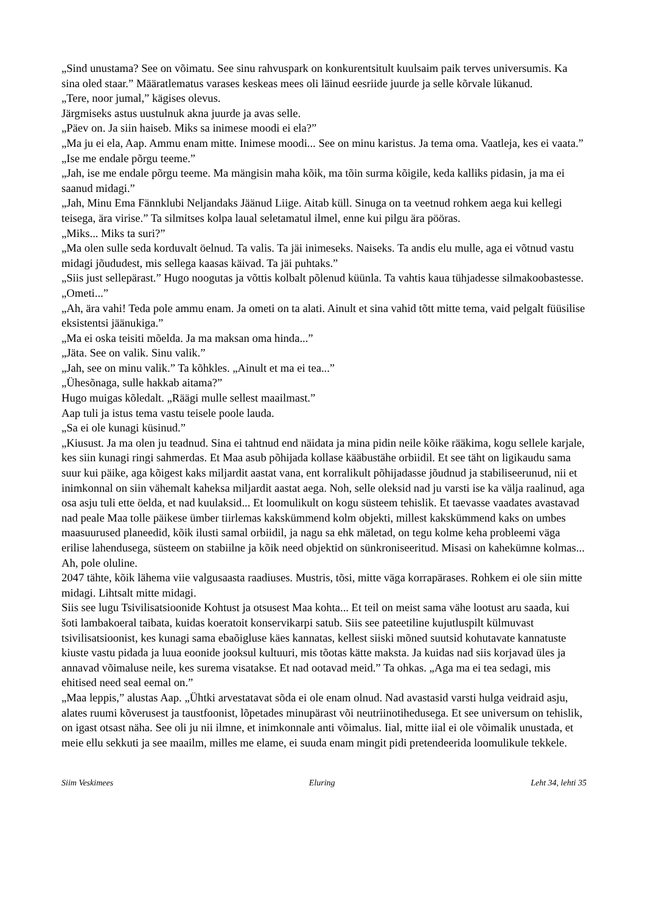„Sind unustama? See on võimatu. See sinu rahvuspark on konkurentsitult kuulsaim paik terves universumis. Ka sina oled staar.” Määratlematus varases keskeas mees oli läinud eesriide juurde ja selle kõrvale lükanud.
„Tere, noor jumal,” kägises olevus.
Järgmiseks astus uustulnuk akna juurde ja avas selle.
„Päev on. Ja siin haiseb. Miks sa inimese moodi ei ela?”
„Ma ju ei ela, Aap. Ammu enam mitte. Inimese moodi... See on minu karistus. Ja tema oma. Vaatleja, kes ei vaata.”
„Ise me endale põrgu teeme.”
„Jah, ise me endale põrgu teeme. Ma mängisin maha kõik, ma tõin surma kõigile, keda kalliks pidasin, ja ma ei saanud midagi.”
„Jah, Minu Ema Fännklubi Neljandaks Jäänud Liige. Aitab küll. Sinuga on ta veetnud rohkem aega kui kellegi teisega, ära virise.” Ta silmitses kolpa laual seletamatul ilmel, enne kui pilgu ära pööras.
„Miks... Miks ta suri?”
„Ma olen sulle seda korduvalt öelnud. Ta valis. Ta jäi inimeseks. Naiseks. Ta andis elu mulle, aga ei võtnud vastu midagi jõududest, mis sellega kaasas käivad. Ta jäi puhtaks.”
„Siis just sellepärast.” Hugo noogutas ja võttis kolbalt põlenud küünla. Ta vahtis kaua tühjadesse silmakoobastesse.
„Ometi...”
„Ah, ära vahi! Teda pole ammu enam. Ja ometi on ta alati. Ainult et sina vahid tõtt mitte tema, vaid pelgalt füüsilise eksistentsi jäänukiga.”
„Ma ei oska teisiti mõelda. Ja ma maksan oma hinda...”
„Jäta. See on valik. Sinu valik.”
„Jah, see on minu valik.” Ta kõhkles. „Ainult et ma ei tea...”
„Ühesõnaga, sulle hakkab aitama?”
Hugo muigas kõledalt. „Räägi mulle sellest maailmast.”
Aap tuli ja istus tema vastu teisele poole lauda.
„Sa ei ole kunagi küsinud.”
„Kiusust. Ja ma olen ju teadnud. Sina ei tahtnud end näidata ja mina pidin neile kõike rääkima, kogu sellele karjale, kes siin kunagi ringi sahmerdas. Et Maa asub põhijada kollase kääbustähe orbiidil. Et see täht on ligikaudu sama suur kui päike, aga kõigest kaks miljardit aastat vana, ent korralikult põhijadasse jõudnud ja stabiliseerunud, nii et inimkonnal on siin vähemalt kaheksa miljardit aastat aega. Noh, selle oleksid nad ju varsti ise ka välja raalinud, aga osa asju tuli ette öelda, et nad kuulaksid... Et loomulikult on kogu süsteem tehislik. Et taevasse vaadates avastavad nad peale Maa tolle päikese ümber tiirlemas kakskümmend kolm objekti, millest kakskümmend kaks on umbes maasuurused planeedid, kõik ilusti samal orbiidil, ja nagu sa ehk mäletad, on tegu kolme keha probleemi väga erilise lahendusega, süsteem on stabiilne ja kõik need objektid on sünkroniseeritud. Misasi on kahekümne kolmas... Ah, pole oluline.
2047 tähte, kõik lähema viie valgusaasta raadiuses. Mustris, tõsi, mitte väga korrapärases. Rohkem ei ole siin mitte midagi. Lihtsalt mitte midagi.
Siis see lugu Tsivilisatsioonide Kohtust ja otsusest Maa kohta... Et teil on meist sama vähe lootust aru saada, kui šoti lambakoeral taibata, kuidas koeratoit konservikarpi satub. Siis see pateetiline kujutluspilt külmuvast tsivilisatsioonist, kes kunagi sama ebaõigluse käes kannatas, kellest siiski mõned suutsid kohutavate kannatuste kiuste vastu pidada ja luua eoonide jooksul kultuuri, mis tõotas kätte maksta. Ja kuidas nad siis korjavad üles ja annavad võimaluse neile, kes surema visatakse. Et nad ootavad meid.” Ta ohkas. „Aga ma ei tea sedagi, mis ehitised need seal eemal on.”
„Maa leppis,” alustas Aap. „Ühtki arvestatavat sõda ei ole enam olnud. Nad avastasid varsti hulga veidraid asju, alates ruumi kõverusest ja taustfoonist, lõpetades minupärast või neutriinotihedusega. Et see universum on tehislik, on igast otsast näha. See oli ju nii ilmne, et inimkonnale anti võimalus. Iial, mitte iial ei ole võimalik unustada, et meie ellu sekkuti ja see maailm, milles me elame, ei suuda enam mingit pidi pretendeerida loomulikule tekkele.
Siim Veskimees Eluring Leht 34, lehti 35